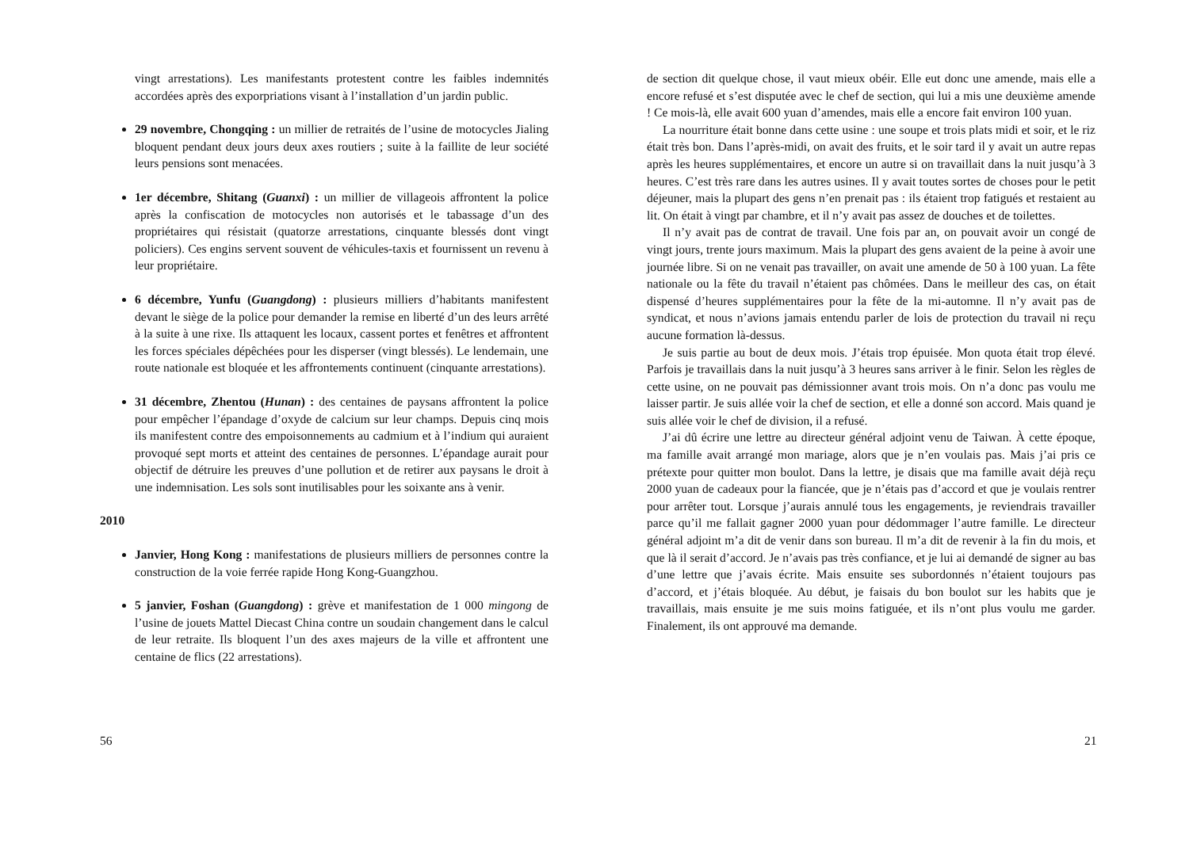vingt arrestations). Les manifestants protestent contre les faibles indemnités accordées après des exporpriations visant à l’installation d’un jardin public.
29 novembre, Chongqing : un millier de retraités de l’usine de motocycles Jialing bloquent pendant deux jours deux axes routiers ; suite à la faillite de leur société leurs pensions sont menacées.
1er décembre, Shitang (Guanxi) : un millier de villageois affrontent la police après la confiscation de motocycles non autorisés et le tabassage d’un des propriétaires qui résistait (quatorze arrestations, cinquante blessés dont vingt policiers). Ces engins servent souvent de véhicules-taxis et fournissent un revenu à leur propriétaire.
6 décembre, Yunfu (Guangdong) : plusieurs milliers d’habitants manifestent devant le siège de la police pour demander la remise en liberté d’un des leurs arrêté à la suite à une rixe. Ils attaquent les locaux, cassent portes et fenêtres et affrontent les forces spéciales dépêchées pour les disperser (vingt blessés). Le lendemain, une route nationale est bloquée et les affrontements continuent (cinquante arrestations).
31 décembre, Zhentou (Hunan) : des centaines de paysans affrontent la police pour empêcher l’épandage d’oxyde de calcium sur leur champs. Depuis cinq mois ils manifestent contre des empoisonnements au cadmium et à l’indium qui auraient provoqué sept morts et atteint des centaines de personnes. L’épandage aurait pour objectif de détruire les preuves d’une pollution et de retirer aux paysans le droit à une indemnisation. Les sols sont inutilisables pour les soixante ans à venir.
2010
Janvier, Hong Kong : manifestations de plusieurs milliers de personnes contre la construction de la voie ferrée rapide Hong Kong-Guangzhou.
5 janvier, Foshan (Guangdong) : grève et manifestation de 1 000 mingong de l’usine de jouets Mattel Diecast China contre un soudain changement dans le calcul de leur retraite. Ils bloquent l’un des axes majeurs de la ville et affrontent une centaine de flics (22 arrestations).
56
de section dit quelque chose, il vaut mieux obéir. Elle eut donc une amende, mais elle a encore refusé et s’est disputée avec le chef de section, qui lui a mis une deuxième amende ! Ce mois-là, elle avait 600 yuan d’amendes, mais elle a encore fait environ 100 yuan.
La nourriture était bonne dans cette usine : une soupe et trois plats midi et soir, et le riz était très bon. Dans l’après-midi, on avait des fruits, et le soir tard il y avait un autre repas après les heures supplémentaires, et encore un autre si on travaillait dans la nuit jusqu’à 3 heures. C’est très rare dans les autres usines. Il y avait toutes sortes de choses pour le petit déjeuner, mais la plupart des gens n’en prenait pas : ils étaient trop fatigués et restaient au lit. On était à vingt par chambre, et il n’y avait pas assez de douches et de toilettes.
Il n’y avait pas de contrat de travail. Une fois par an, on pouvait avoir un congé de vingt jours, trente jours maximum. Mais la plupart des gens avaient de la peine à avoir une journée libre. Si on ne venait pas travailler, on avait une amende de 50 à 100 yuan. La fête nationale ou la fête du travail n’étaient pas chômées. Dans le meilleur des cas, on était dispensé d’heures supplémentaires pour la fête de la mi-automne. Il n’y avait pas de syndicat, et nous n’avions jamais entendu parler de lois de protection du travail ni reçu aucune formation là-dessus.
Je suis partie au bout de deux mois. J’étais trop épuisée. Mon quota était trop élevé. Parfois je travaillais dans la nuit jusqu’à 3 heures sans arriver à le finir. Selon les règles de cette usine, on ne pouvait pas démissionner avant trois mois. On n’a donc pas voulu me laisser partir. Je suis allée voir la chef de section, et elle a donné son accord. Mais quand je suis allée voir le chef de division, il a refusé.
J’ai dû écrire une lettre au directeur général adjoint venu de Taiwan. À cette époque, ma famille avait arrangé mon mariage, alors que je n’en voulais pas. Mais j’ai pris ce prétexte pour quitter mon boulot. Dans la lettre, je disais que ma famille avait déjà reçu 2000 yuan de cadeaux pour la fiancée, que je n’étais pas d’accord et que je voulais rentrer pour arrêter tout. Lorsque j’aurais annulé tous les engagements, je reviendrais travailler parce qu’il me fallait gagner 2000 yuan pour dédommager l’autre famille. Le directeur général adjoint m’a dit de venir dans son bureau. Il m’a dit de revenir à la fin du mois, et que là il serait d’accord. Je n’avais pas très confiance, et je lui ai demandé de signer au bas d’une lettre que j’avais écrite. Mais ensuite ses subordonnés n’étaient toujours pas d’accord, et j’étais bloquée. Au début, je faisais du bon boulot sur les habits que je travaillais, mais ensuite je me suis moins fatiguée, et ils n’ont plus voulu me garder. Finalement, ils ont approuvé ma demande.
21